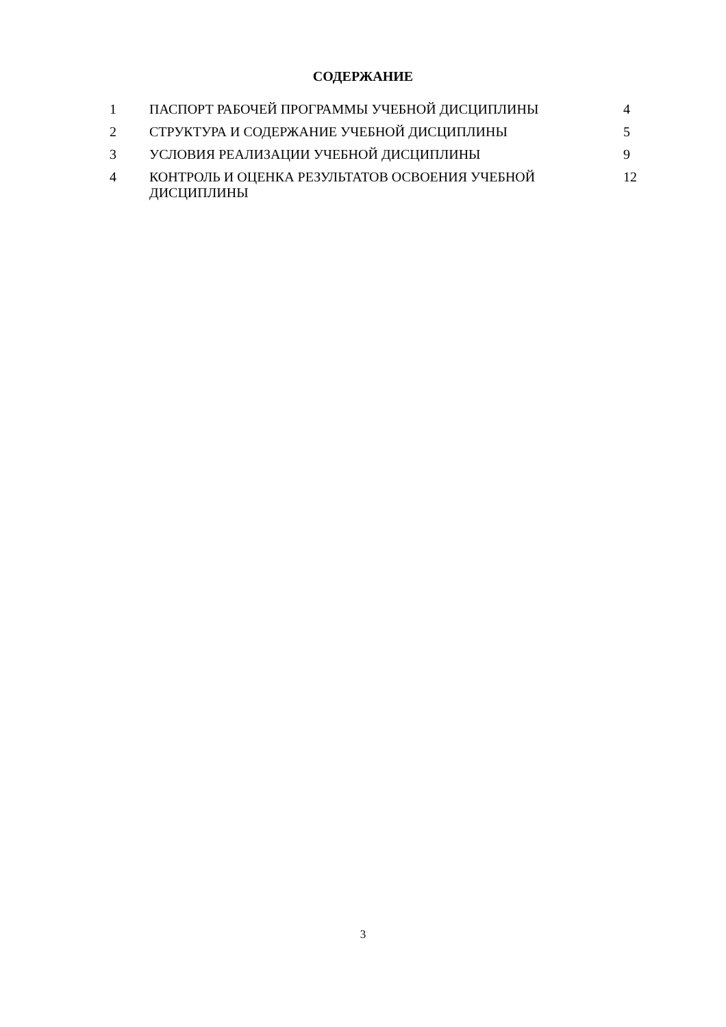СОДЕРЖАНИЕ
| 1 | ПАСПОРТ РАБОЧЕЙ ПРОГРАММЫ УЧЕБНОЙ ДИСЦИПЛИНЫ | 4 |
| 2 | СТРУКТУРА И СОДЕРЖАНИЕ УЧЕБНОЙ ДИСЦИПЛИНЫ | 5 |
| 3 | УСЛОВИЯ РЕАЛИЗАЦИИ УЧЕБНОЙ ДИСЦИПЛИНЫ | 9 |
| 4 | КОНТРОЛЬ И ОЦЕНКА РЕЗУЛЬТАТОВ ОСВОЕНИЯ УЧЕБНОЙ ДИСЦИПЛИНЫ | 12 |
3